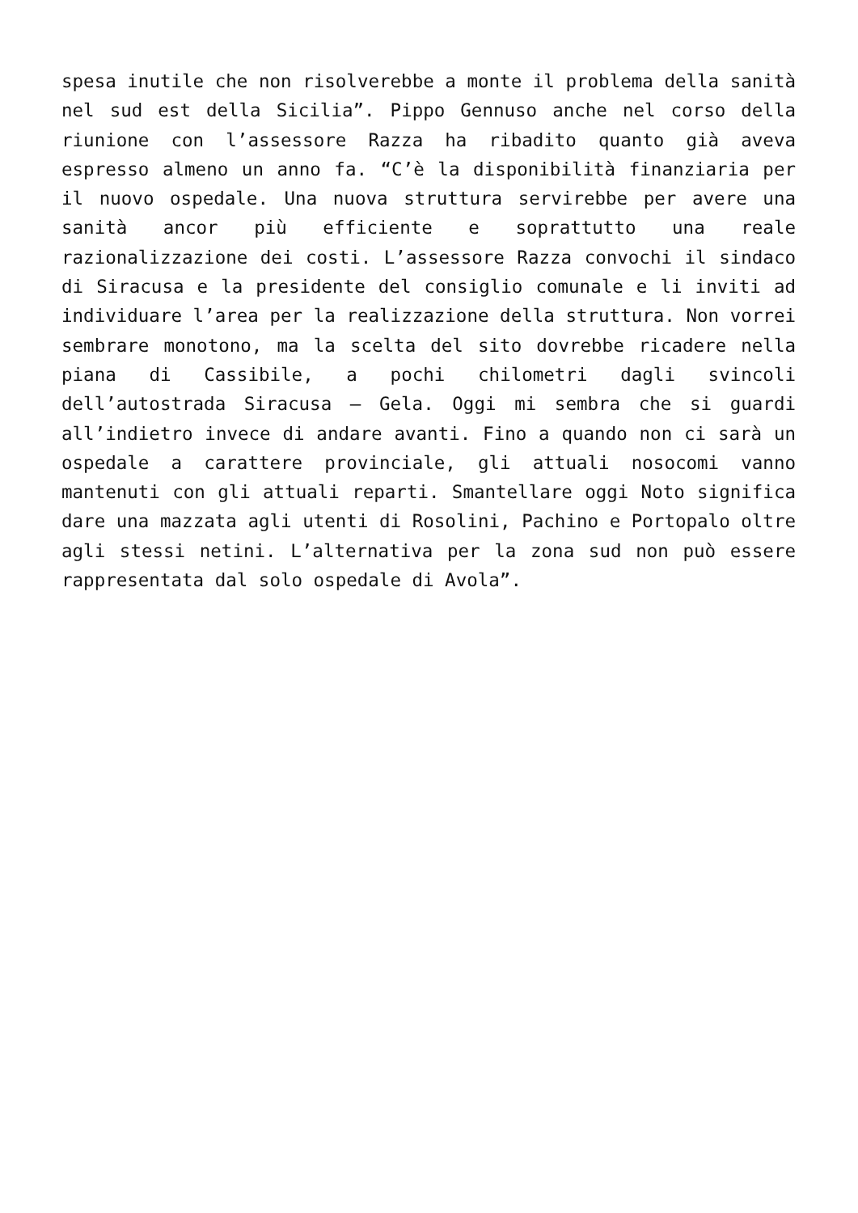spesa inutile che non risolverebbe a monte il problema della sanità nel sud est della Sicilia”. Pippo Gennuso anche nel corso della riunione con l’assessore Razza ha ribadito quanto già aveva espresso almeno un anno fa. “C’è la disponibilità finanziaria per il nuovo ospedale. Una nuova struttura servirebbe per avere una sanità ancor più efficiente e soprattutto una reale razionalizzazione dei costi. L’assessore Razza convochi il sindaco di Siracusa e la presidente del consiglio comunale e li inviti ad individuare l’area per la realizzazione della struttura. Non vorrei sembrare monotono, ma la scelta del sito dovrebbe ricadere nella piana di Cassibile, a pochi chilometri dagli svincoli dell’autostrada Siracusa – Gela. Oggi mi sembra che si guardi all’indietro invece di andare avanti. Fino a quando non ci sarà un ospedale a carattere provinciale, gli attuali nosocomi vanno mantenuti con gli attuali reparti. Smantellare oggi Noto significa dare una mazzata agli utenti di Rosolini, Pachino e Portopalo oltre agli stessi netini. L’alternativa per la zona sud non può essere rappresentata dal solo ospedale di Avola”.